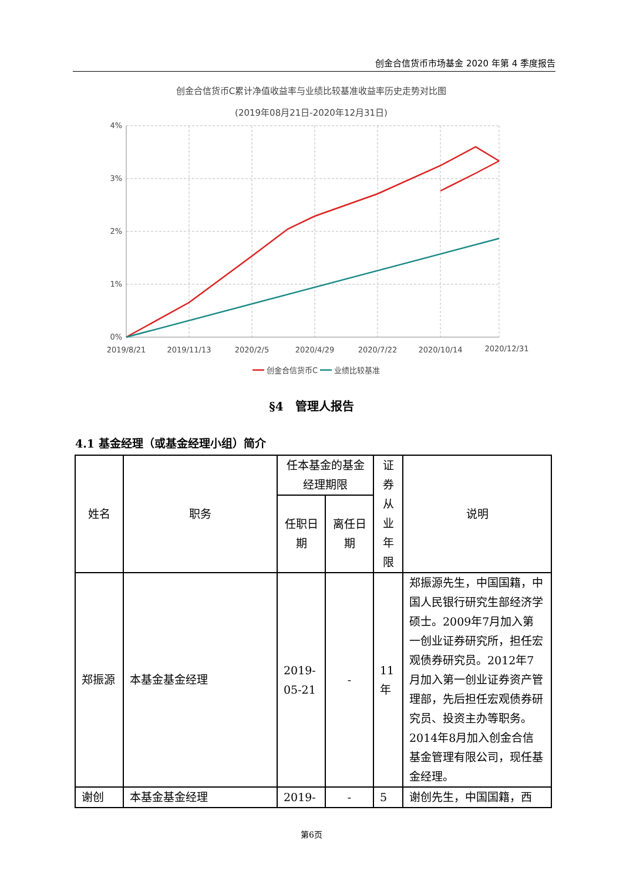创金合信货币市场基金 2020 年第 4 季度报告
创金合信货币C累计净值收益率与业绩比较基准收益率历史走势对比图
(2019年08月21日-2020年12月31日)
4%
3%
2%
1%
0%
2019/8/21
2019/11/13
2020/2/5
2020/4/29
2020/7/22
2020/10/14
2020/12/31
创金合信货币C
业绩比较基准
§4　管理人报告
4.1 基金经理（或基金经理小组）简介
| 姓名 | 职务 | 任本基金的基金经理期限 | | 证券从业年限 | 说明 |
| --- | --- | --- | --- | --- | --- |
| | | 任职日期 | 离任日期 | | |
| 郑振源 | 本基金基金经理 | 2019-05-21 | - | 11年 | 郑振源先生，中国国籍，中国人民银行研究生部经济学硕士。2009年7月加入第一创业证券研究所，担任宏观债券研究员。2012年7月加入第一创业证券资产管理部，先后担任宏观债券研究员、投资主办等职务。2014年8月加入创金合信基金管理有限公司，现任基金经理。 |
| 谢创 | 本基金基金经理 | 2019- | - | 5 | 谢创先生，中国国籍，西 |
第6页